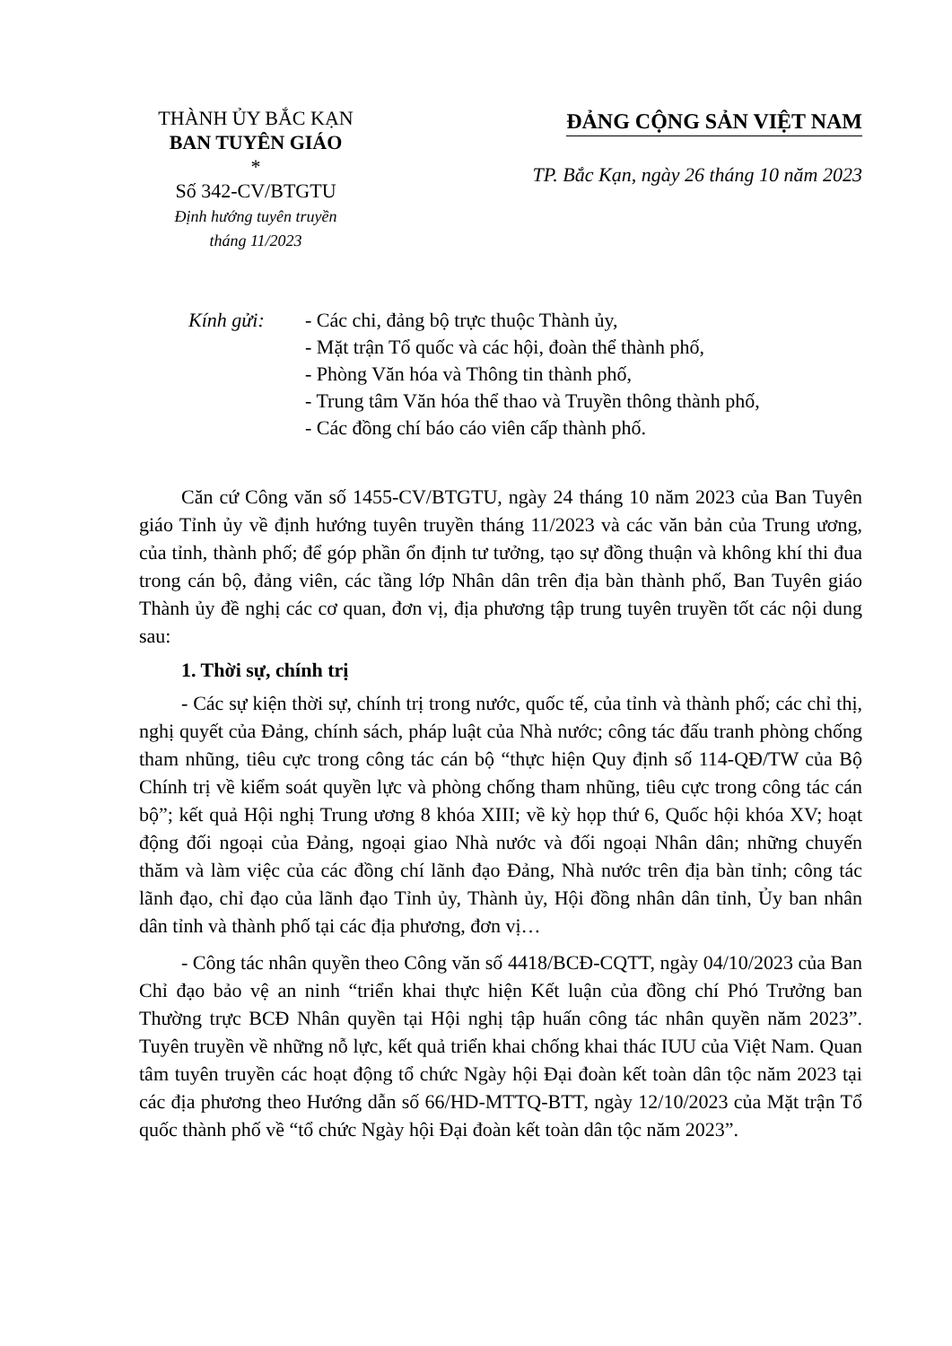THÀNH ỦY BẮC KẠN
BAN TUYÊN GIÁO
*
Số 342-CV/BTGTU
Định hướng tuyên truyền
tháng 11/2023
ĐẢNG CỘNG SẢN VIỆT NAM
TP. Bắc Kạn, ngày 26 tháng 10 năm 2023
Kính gửi: - Các chi, đảng bộ trực thuộc Thành ủy,
- Mặt trận Tổ quốc và các hội, đoàn thể thành phố,
- Phòng Văn hóa và Thông tin thành phố,
- Trung tâm Văn hóa thể thao và Truyền thông thành phố,
- Các đồng chí báo cáo viên cấp thành phố.
Căn cứ Công văn số 1455-CV/BTGTU, ngày 24 tháng 10 năm 2023 của Ban Tuyên giáo Tỉnh ủy về định hướng tuyên truyền tháng 11/2023 và các văn bản của Trung ương, của tỉnh, thành phố; để góp phần ổn định tư tưởng, tạo sự đồng thuận và không khí thi đua trong cán bộ, đảng viên, các tầng lớp Nhân dân trên địa bàn thành phố, Ban Tuyên giáo Thành ủy đề nghị các cơ quan, đơn vị, địa phương tập trung tuyên truyền tốt các nội dung sau:
1. Thời sự, chính trị
- Các sự kiện thời sự, chính trị trong nước, quốc tế, của tỉnh và thành phố; các chỉ thị, nghị quyết của Đảng, chính sách, pháp luật của Nhà nước; công tác đấu tranh phòng chống tham nhũng, tiêu cực trong công tác cán bộ “thực hiện Quy định số 114-QĐ/TW của Bộ Chính trị về kiểm soát quyền lực và phòng chống tham nhũng, tiêu cực trong công tác cán bộ”; kết quả Hội nghị Trung ương 8 khóa XIII; về kỳ họp thứ 6, Quốc hội khóa XV; hoạt động đối ngoại của Đảng, ngoại giao Nhà nước và đối ngoại Nhân dân; những chuyến thăm và làm việc của các đồng chí lãnh đạo Đảng, Nhà nước trên địa bàn tỉnh; công tác lãnh đạo, chỉ đạo của lãnh đạo Tỉnh ủy, Thành ủy, Hội đồng nhân dân tỉnh, Ủy ban nhân dân tỉnh và thành phố tại các địa phương, đơn vị…
- Công tác nhân quyền theo Công văn số 4418/BCĐ-CQTT, ngày 04/10/2023 của Ban Chỉ đạo bảo vệ an ninh “triển khai thực hiện Kết luận của đồng chí Phó Trưởng ban Thường trực BCĐ Nhân quyền tại Hội nghị tập huấn công tác nhân quyền năm 2023”. Tuyên truyền về những nỗ lực, kết quả triển khai chống khai thác IUU của Việt Nam. Quan tâm tuyên truyền các hoạt động tổ chức Ngày hội Đại đoàn kết toàn dân tộc năm 2023 tại các địa phương theo Hướng dẫn số 66/HD-MTTQ-BTT, ngày 12/10/2023 của Mặt trận Tổ quốc thành phố về “tổ chức Ngày hội Đại đoàn kết toàn dân tộc năm 2023”.